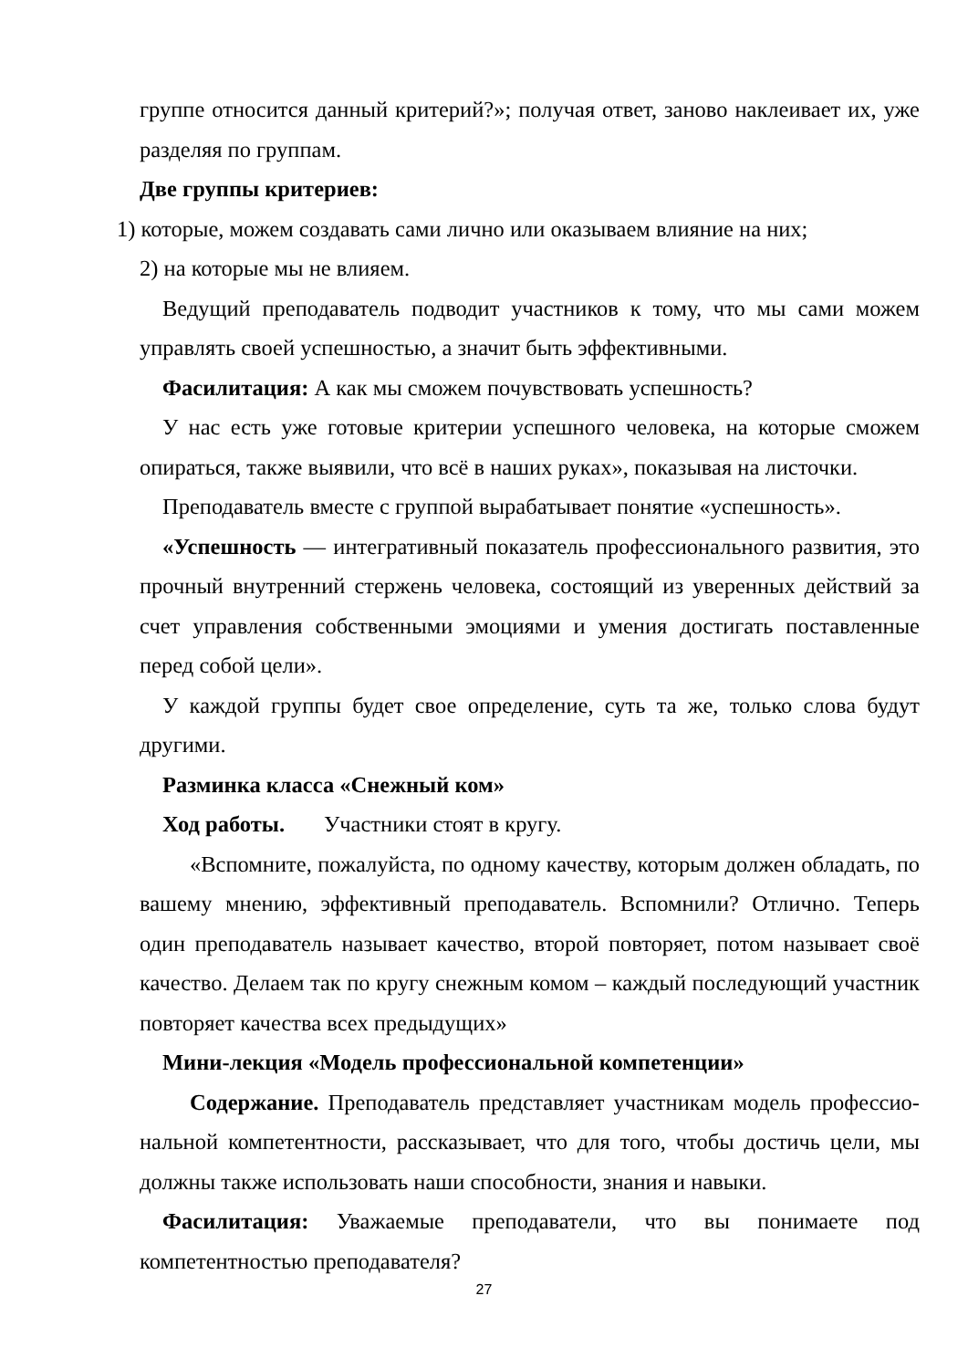группе относится данный критерий?»; получая ответ, заново наклеивает их, уже разделяя по группам.
Две группы критериев:
1) которые, можем создавать сами лично или оказываем влияние на них;
2) на которые мы не влияем.
Ведущий преподаватель подводит участников к тому, что мы сами можем управлять своей успешностью, а значит быть эффективными.
Фасилитация: А как мы сможем почувствовать успешность?
У нас есть уже готовые критерии успешного человека, на которые сможем опираться, также выявили, что всё в наших руках», показывая на листочки.
Преподаватель вместе с группой вырабатывает понятие «успешность».
«Успешность — интегративный показатель профессионального развития, это прочный внутренний стержень человека, состоящий из уверенных действий за счет управления собственными эмоциями и умения достигать поставленные перед собой цели».
У каждой группы будет свое определение, суть та же, только слова будут другими.
Разминка класса «Снежный ком»
Ход работы. Участники стоят в кругу.
«Вспомните, пожалуйста, по одному качеству, которым должен обладать, по вашему мнению, эффективный преподаватель. Вспомнили? Отлично. Теперь один преподаватель называет качество, второй повторяет, потом называет своё качество. Делаем так по кругу снежным комом – каждый последующий участник повторяет качества всех предыдущих»
Мини-лекция «Модель профессиональной компетенции»
Содержание. Преподаватель представляет участникам модель профессио-нальной компетентности, рассказывает, что для того, чтобы достичь цели, мы должны также использовать наши способности, знания и навыки.
Фасилитация: Уважаемые преподаватели, что вы понимаете под компетентностью преподавателя?
27